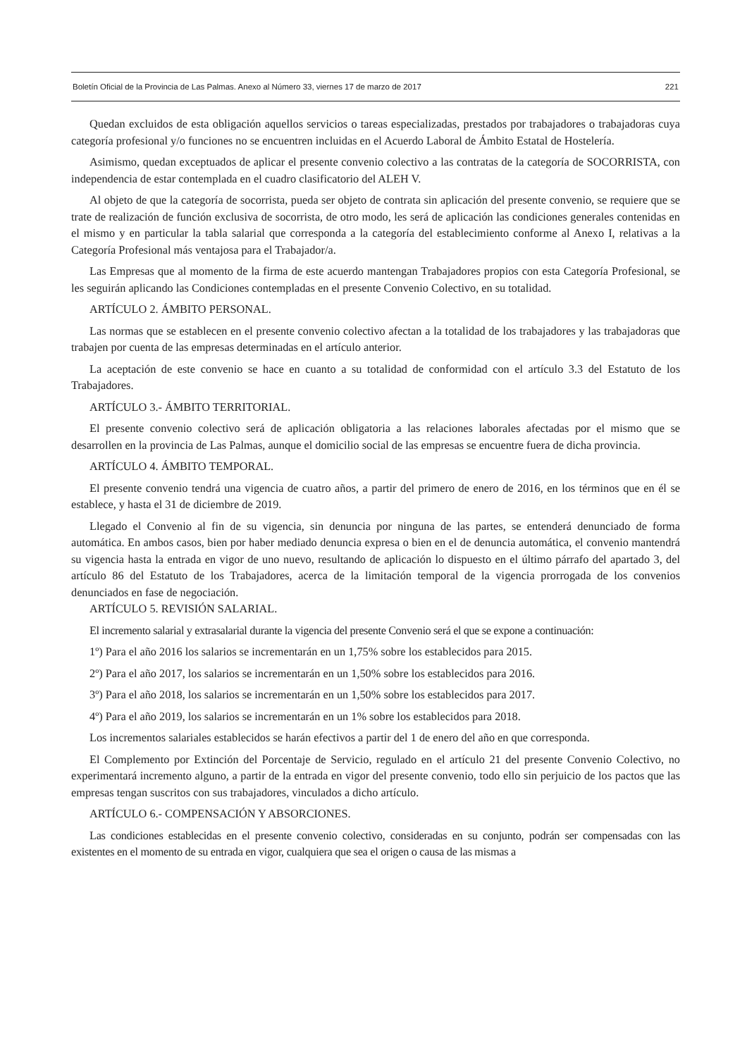Boletín Oficial de la Provincia de Las Palmas. Anexo al Número 33, viernes 17 de marzo de 2017 221
Quedan excluidos de esta obligación aquellos servicios o tareas especializadas, prestados por trabajadores o trabajadoras cuya categoría profesional y/o funciones no se encuentren incluidas en el Acuerdo Laboral de Ámbito Estatal de Hostelería.
Asimismo, quedan exceptuados de aplicar el presente convenio colectivo a las contratas de la categoría de SOCORRISTA, con independencia de estar contemplada en el cuadro clasificatorio del ALEH V.
Al objeto de que la categoría de socorrista, pueda ser objeto de contrata sin aplicación del presente convenio, se requiere que se trate de realización de función exclusiva de socorrista, de otro modo, les será de aplicación las condiciones generales contenidas en el mismo y en particular la tabla salarial que corresponda a la categoría del establecimiento conforme al Anexo I, relativas a la Categoría Profesional más ventajosa para el Trabajador/a.
Las Empresas que al momento de la firma de este acuerdo mantengan Trabajadores propios con esta Categoría Profesional, se les seguirán aplicando las Condiciones contempladas en el presente Convenio Colectivo, en su totalidad.
ARTÍCULO 2. ÁMBITO PERSONAL.
Las normas que se establecen en el presente convenio colectivo afectan a la totalidad de los trabajadores y las trabajadoras que trabajen por cuenta de las empresas determinadas en el artículo anterior.
La aceptación de este convenio se hace en cuanto a su totalidad de conformidad con el artículo 3.3 del Estatuto de los Trabajadores.
ARTÍCULO 3.- ÁMBITO TERRITORIAL.
El presente convenio colectivo será de aplicación obligatoria a las relaciones laborales afectadas por el mismo que se desarrollen en la provincia de Las Palmas, aunque el domicilio social de las empresas se encuentre fuera de dicha provincia.
ARTÍCULO 4. ÁMBITO TEMPORAL.
El presente convenio tendrá una vigencia de cuatro años, a partir del primero de enero de 2016, en los términos que en él se establece, y hasta el 31 de diciembre de 2019.
Llegado el Convenio al fin de su vigencia, sin denuncia por ninguna de las partes, se entenderá denunciado de forma automática. En ambos casos, bien por haber mediado denuncia expresa o bien en el de denuncia automática, el convenio mantendrá su vigencia hasta la entrada en vigor de uno nuevo, resultando de aplicación lo dispuesto en el último párrafo del apartado 3, del artículo 86 del Estatuto de los Trabajadores, acerca de la limitación temporal de la vigencia prorrogada de los convenios denunciados en fase de negociación.
ARTÍCULO 5. REVISIÓN SALARIAL.
El incremento salarial y extrasalarial durante la vigencia del presente Convenio será el que se expone a continuación:
1º) Para el año 2016 los salarios se incrementarán en un 1,75% sobre los establecidos para 2015.
2º) Para el año 2017, los salarios se incrementarán en un 1,50% sobre los establecidos para 2016.
3º) Para el año 2018, los salarios se incrementarán en un 1,50% sobre los establecidos para 2017.
4º) Para el año 2019, los salarios se incrementarán en un 1% sobre los establecidos para 2018.
Los incrementos salariales establecidos se harán efectivos a partir del 1 de enero del año en que corresponda.
El Complemento por Extinción del Porcentaje de Servicio, regulado en el artículo 21 del presente Convenio Colectivo, no experimentará incremento alguno, a partir de la entrada en vigor del presente convenio, todo ello sin perjuicio de los pactos que las empresas tengan suscritos con sus trabajadores, vinculados a dicho artículo.
ARTÍCULO 6.- COMPENSACIÓN Y ABSORCIONES.
Las condiciones establecidas en el presente convenio colectivo, consideradas en su conjunto, podrán ser compensadas con las existentes en el momento de su entrada en vigor, cualquiera que sea el origen o causa de las mismas a